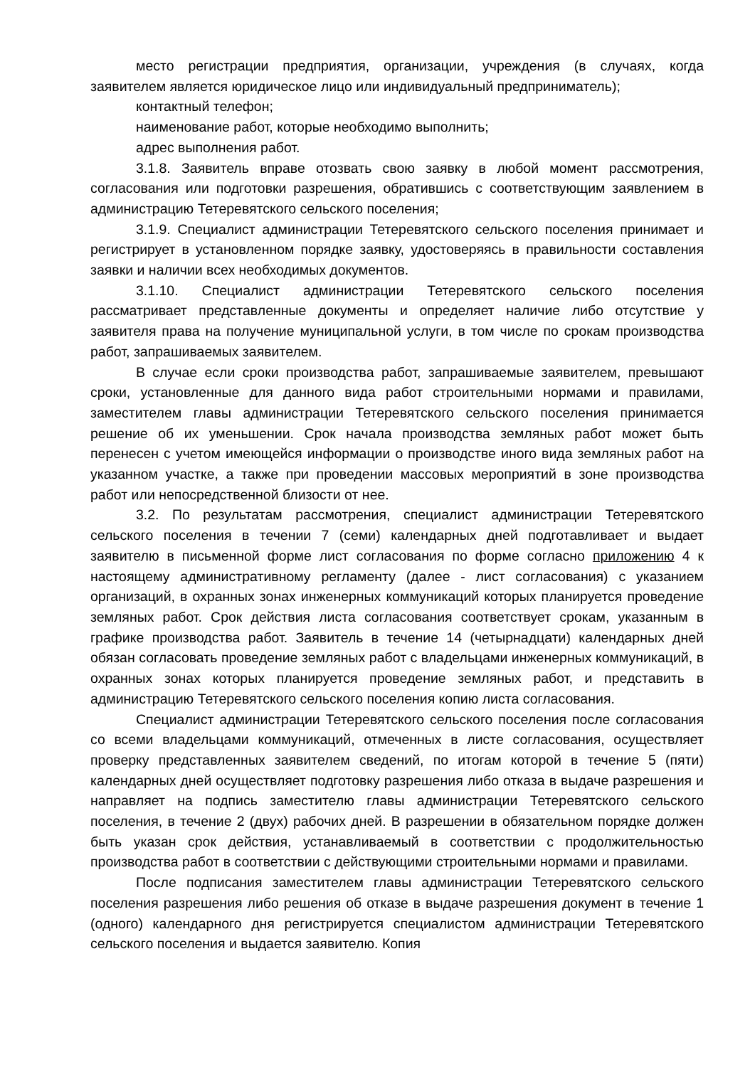место регистрации предприятия, организации, учреждения (в случаях, когда заявителем является юридическое лицо или индивидуальный предприниматель);
контактный телефон;
наименование работ, которые необходимо выполнить;
адрес выполнения работ.
3.1.8. Заявитель вправе отозвать свою заявку в любой момент рассмотрения, согласования или подготовки разрешения, обратившись с соответствующим заявлением в администрацию Тетеревятского сельского поселения;
3.1.9. Специалист администрации Тетеревятского сельского поселения принимает и регистрирует в установленном порядке заявку, удостоверяясь в правильности составления заявки и наличии всех необходимых документов.
3.1.10. Специалист администрации Тетеревятского сельского поселения рассматривает представленные документы и определяет наличие либо отсутствие у заявителя права на получение муниципальной услуги, в том числе по срокам производства работ, запрашиваемых заявителем.
В случае если сроки производства работ, запрашиваемые заявителем, превышают сроки, установленные для данного вида работ строительными нормами и правилами, заместителем главы администрации Тетеревятского сельского поселения принимается решение об их уменьшении. Срок начала производства земляных работ может быть перенесен с учетом имеющейся информации о производстве иного вида земляных работ на указанном участке, а также при проведении массовых мероприятий в зоне производства работ или непосредственной близости от нее.
3.2. По результатам рассмотрения, специалист администрации Тетеревятского сельского поселения в течении 7 (семи) календарных дней подготавливает и выдает заявителю в письменной форме лист согласования по форме согласно приложению 4 к настоящему административному регламенту (далее - лист согласования) с указанием организаций, в охранных зонах инженерных коммуникаций которых планируется проведение земляных работ. Срок действия листа согласования соответствует срокам, указанным в графике производства работ. Заявитель в течение 14 (четырнадцати) календарных дней обязан согласовать проведение земляных работ с владельцами инженерных коммуникаций, в охранных зонах которых планируется проведение земляных работ, и представить в администрацию Тетеревятского сельского поселения копию листа согласования.
Специалист администрации Тетеревятского сельского поселения после согласования со всеми владельцами коммуникаций, отмеченных в листе согласования, осуществляет проверку представленных заявителем сведений, по итогам которой в течение 5 (пяти) календарных дней осуществляет подготовку разрешения либо отказа в выдаче разрешения и направляет на подпись заместителю главы администрации Тетеревятского сельского поселения, в течение 2 (двух) рабочих дней. В разрешении в обязательном порядке должен быть указан срок действия, устанавливаемый в соответствии с продолжительностью производства работ в соответствии с действующими строительными нормами и правилами.
После подписания заместителем главы администрации Тетеревятского сельского поселения разрешения либо решения об отказе в выдаче разрешения документ в течение 1 (одного) календарного дня регистрируется специалистом администрации Тетеревятского сельского поселения и выдается заявителю. Копия